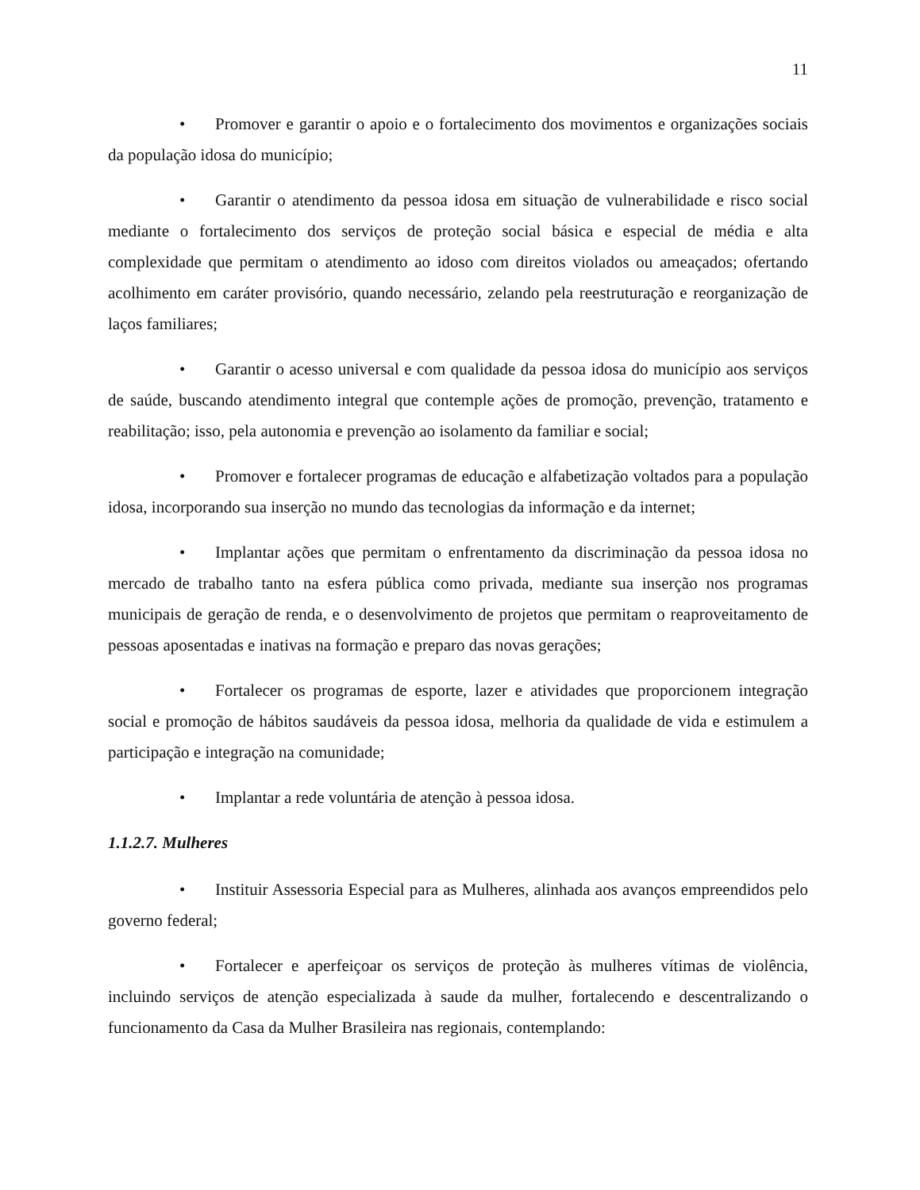11
• Promover e garantir o apoio e o fortalecimento dos movimentos e organizações sociais da população idosa do município;
• Garantir o atendimento da pessoa idosa em situação de vulnerabilidade e risco social mediante o fortalecimento dos serviços de proteção social básica e especial de média e alta complexidade que permitam o atendimento ao idoso com direitos violados ou ameaçados; ofertando acolhimento em caráter provisório, quando necessário, zelando pela reestruturação e reorganização de laços familiares;
• Garantir o acesso universal e com qualidade da pessoa idosa do município aos serviços de saúde, buscando atendimento integral que contemple ações de promoção, prevenção, tratamento e reabilitação; isso, pela autonomia e prevenção ao isolamento da familiar e social;
• Promover e fortalecer programas de educação e alfabetização voltados para a população idosa, incorporando sua inserção no mundo das tecnologias da informação e da internet;
• Implantar ações que permitam o enfrentamento da discriminação da pessoa idosa no mercado de trabalho tanto na esfera pública como privada, mediante sua inserção nos programas municipais de geração de renda, e o desenvolvimento de projetos que permitam o reaproveitamento de pessoas aposentadas e inativas na formação e preparo das novas gerações;
• Fortalecer os programas de esporte, lazer e atividades que proporcionem integração social e promoção de hábitos saudáveis da pessoa idosa, melhoria da qualidade de vida e estimulem a participação e integração na comunidade;
• Implantar a rede voluntária de atenção à pessoa idosa.
1.1.2.7. Mulheres
• Instituir Assessoria Especial para as Mulheres, alinhada aos avanços empreendidos pelo governo federal;
• Fortalecer e aperfeiçoar os serviços de proteção às mulheres vítimas de violência, incluindo serviços de atenção especializada à saude da mulher, fortalecendo e descentralizando o funcionamento da Casa da Mulher Brasileira nas regionais, contemplando: